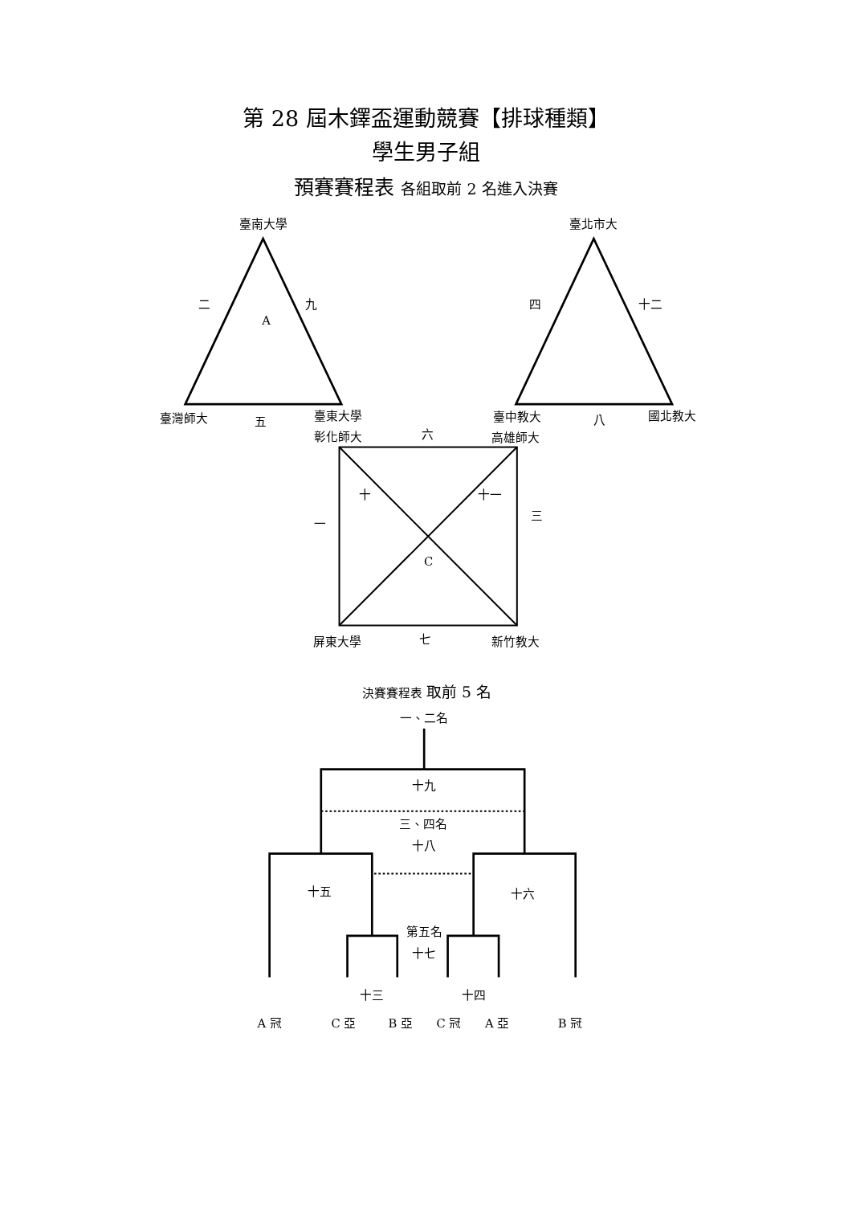第 28 屆木鐸盃運動競賽【排球種類】
學生男子組
預賽賽程表 各組取前 2 名進入決賽
臺南大學
二
九
A
臺灣師大
五
臺東大學
彰化師大
六
臺北市大
四
十二
臺中教大
八
國北教大
高雄師大
十
十一
一
三
C
屏東大學
七
新竹教大
決賽賽程表 取前 5 名
一、二名
十九
三、四名
十八
十五
十六
第五名
十七
十三
十四
A 冠
C 亞
B 亞
C 冠
A 亞
B 冠